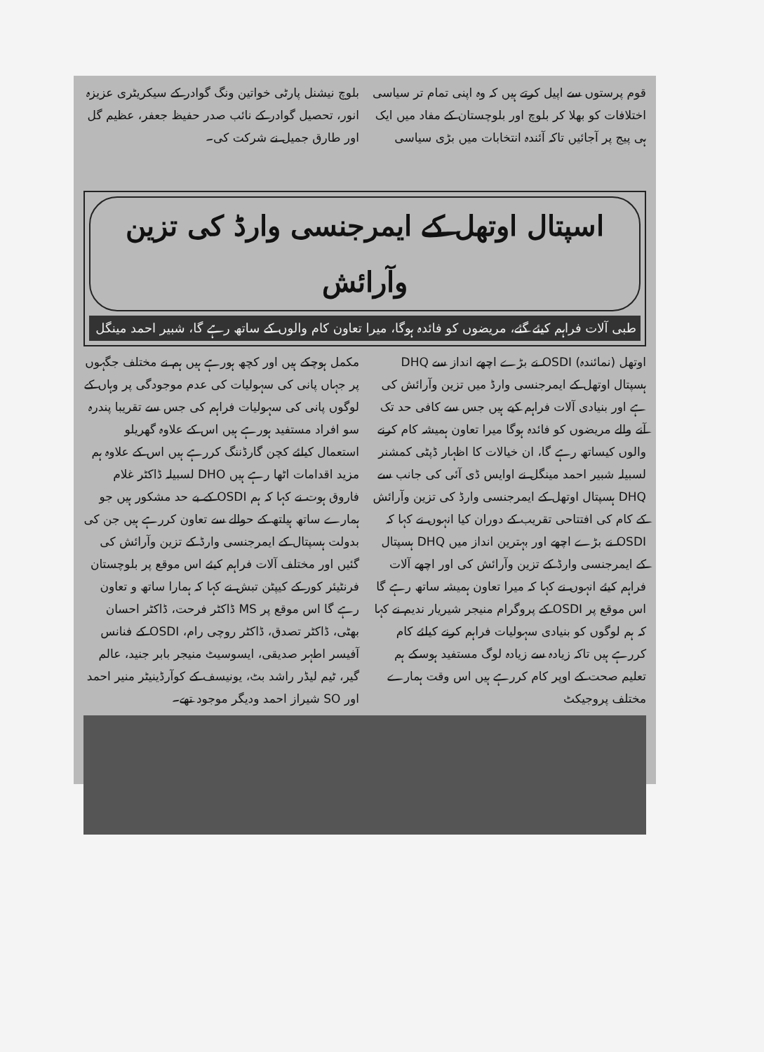قوم پرستوں سے اپیل کرتے ہیں کہ وہ اپنی تمام تر سیاسی اختلافات کو بھلا کر بلوچ اور بلوچستان کے مفاد میں ایک ہی پیج پر آجائیں تاکہ آئندہ انتخابات میں بڑی سیاسی
بلوچ نیشنل پارٹی خواتین ونگ گوادر کے سیکریٹری عزیزہ انور، تحصیل گوادر کے نائب صدر حفیظ جعفر، عظیم گل اور طارق جمیل نے شرکت کی۔
اسپتال اوتھل کے ایمرجنسی وارڈ کی تزین وآرائش
طبی آلات فراہم کیئے گئے، مریضوں کو فائدہ ہوگا، میرا تعاون کام والوں کے ساتھ رہے گا، شبیر احمد مینگل
اوتھل (نمائندہ) OSDI نے بڑے اچھے انداز سے DHQ ہسپتال اوتھل کے ایمرجنسی وارڈ میں تزین وآرائش کی ہے اور بنیادی آلات فراہم کیے ہیں جس سے کافی حد تک آنے والے مریضوں کو فائدہ ہوگا میرا تعاون ہمیشہ کام کرنے والوں کیساتھ رہے گا، ان خیالات کا اظہار ڈپٹی کمشنر لسبیلہ شبیر احمد مینگل نے اوایس ڈی آئی کی جانب سے DHQ ہسپتال اوتھل کے ایمرجنسی وارڈ کی تزین وآرائش کے کام کی افتتاحی تقریب کے دوران کیا انہوں نے کہا کہ OSDI نے بڑے اچھے اور بہترین انداز میں DHQ ہسپتال کے ایمرجنسی وارڈ کے تزین وآرائش کی اور اچھے آلات فراہم کیئے انہوں نے کہا کہ میرا تعاون ہمیشہ ساتھ رہے گا اس موقع پر OSDI کے پروگرام منیجر شیریار ندیم نے کہا کہ ہم لوگوں کو بنیادی سہولیات فراہم کرنے کیلئے کام کررہے ہیں تاکہ زیادہ سے زیادہ لوگ مستفید ہوسکے ہم تعلیم صحت کے اوپر کام کررہے ہیں اس وقت ہمارے مختلف پروجیکٹ
مکمل ہوچکے ہیں اور کچھ ہورہے ہیں ہم نے مختلف جگہوں پر جہاں پانی کی سہولیات کی عدم موجودگی پر وہاں کے لوگوں پانی کی سہولیات فراہم کی جس سے تقریبا پندرہ سو افراد مستفید ہورہے ہیں اس کے علاوہ گھریلو استعمال کیلئے کچن گارڈننگ کررہے ہیں اس کے علاوہ ہم مزید اقدامات اٹھا رہے ہیں DHO لسبیلہ ڈاکٹر غلام فاروق ہوت نے کہا کہ ہم OSDI کے بے حد مشکور ہیں جو ہمارے ساتھ ہیلتھ کے حوالے سے تعاون کررہے ہیں جن کی بدولت ہسپتال کے ایمرجنسی وارڈ کے تزین وآرائش کی گئیں اور مختلف آلات فراہم کیئے اس موقع پر بلوچستان فرنٹیئر کور کے کیپٹن تبش نے کہا کہ ہمارا ساتھ و تعاون رہے گا اس موقع پر MS ڈاکٹر فرحت، ڈاکٹر احسان بھٹی، ڈاکٹر تصدق، ڈاکٹر روچی رام، OSDI کے فنانس آفیسر اطہر صدیقی، ایسوسیٹ منیجر بابر جنید، عالم گیر، ٹیم لیڈر راشد بٹ، یونیسف کے کوآرڈینیٹر منیر احمد اور SO شیراز احمد ودیگر موجود تھے۔